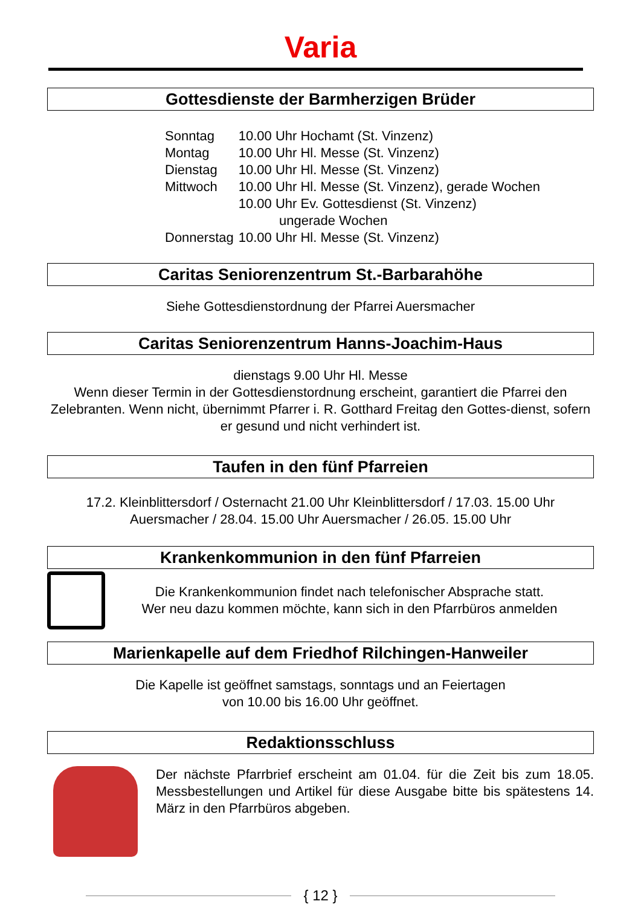Varia
Gottesdienste der Barmherzigen Brüder
| Sonntag | 10.00 Uhr Hochamt (St. Vinzenz) |
| Montag | 10.00 Uhr Hl. Messe (St. Vinzenz) |
| Dienstag | 10.00 Uhr Hl. Messe (St. Vinzenz) |
| Mittwoch | 10.00 Uhr Hl. Messe (St. Vinzenz), gerade Wochen 10.00 Uhr Ev. Gottesdienst (St. Vinzenz) ungerade Wochen |
| Donnerstag | 10.00 Uhr Hl. Messe (St. Vinzenz) |
Caritas Seniorenzentrum St.-Barbarahöhe
Siehe Gottesdienstordnung der Pfarrei Auersmacher
Caritas Seniorenzentrum Hanns-Joachim-Haus
dienstags 9.00 Uhr Hl. Messe
Wenn dieser Termin in der Gottesdienstordnung erscheint, garantiert die Pfarrei den Zelebranten. Wenn nicht, übernimmt Pfarrer i. R. Gotthard Freitag den Gottes-dienst, sofern er gesund und nicht verhindert ist.
Taufen in den fünf Pfarreien
17.2. Kleinblittersdorf / Osternacht 21.00 Uhr Kleinblittersdorf / 17.03. 15.00 Uhr Auersmacher / 28.04. 15.00 Uhr Auersmacher / 26.05. 15.00 Uhr
Krankenkommunion in den fünf Pfarreien
Die Krankenkommunion findet nach telefonischer Absprache statt.
Wer neu dazu kommen möchte, kann sich in den Pfarrbüros anmelden
Marienkapelle auf dem Friedhof Rilchingen-Hanweiler
Die Kapelle ist geöffnet samstags, sonntags und an Feiertagen
von 10.00 bis 16.00 Uhr geöffnet.
Redaktionsschluss
Der nächste Pfarrbrief erscheint am 01.04. für die Zeit bis zum 18.05. Messbestellungen und Artikel für diese Ausgabe bitte bis spätestens 14. März in den Pfarrbüros abgeben.
{ 12 }